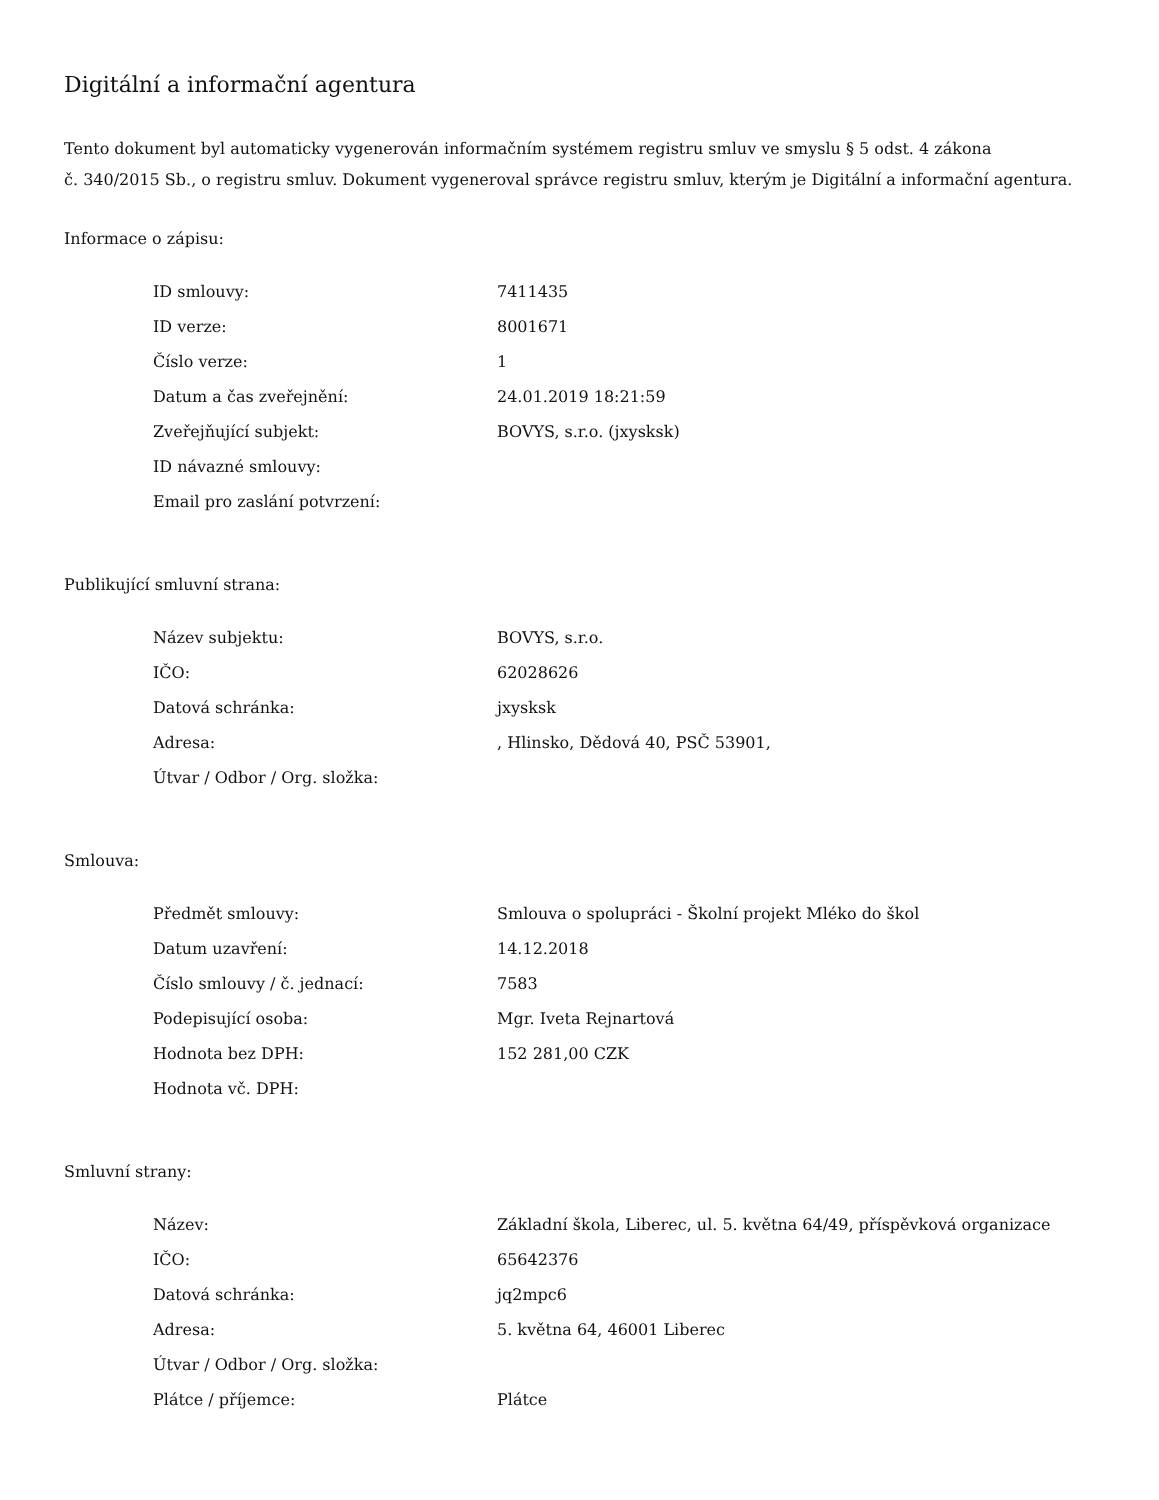Digitální a informační agentura
Tento dokument byl automaticky vygenerován informačním systémem registru smluv ve smyslu § 5 odst. 4 zákona
č. 340/2015 Sb., o registru smluv. Dokument vygeneroval správce registru smluv, kterým je Digitální a informační agentura.
Informace o zápisu:
| ID smlouvy: | 7411435 |
| ID verze: | 8001671 |
| Číslo verze: | 1 |
| Datum a čas zveřejnění: | 24.01.2019 18:21:59 |
| Zveřejňující subjekt: | BOVYS, s.r.o. (jxysksk) |
| ID návazné smlouvy: | |
| Email pro zaslání potvrzení: | |
Publikující smluvní strana:
| Název subjektu: | BOVYS, s.r.o. |
| IČO: | 62028626 |
| Datová schránka: | jxysksk |
| Adresa: | , Hlinsko, Dědová 40, PSČ 53901, |
| Útvar / Odbor / Org. složka: | |
Smlouva:
| Předmět smlouvy: | Smlouva o spolupráci - Školní projekt Mléko do škol |
| Datum uzavření: | 14.12.2018 |
| Číslo smlouvy / č. jednací: | 7583 |
| Podepisující osoba: | Mgr. Iveta Rejnartová |
| Hodnota bez DPH: | 152 281,00 CZK |
| Hodnota vč. DPH: | |
Smluvní strany:
| Název: | Základní škola, Liberec, ul. 5. května 64/49, příspěvková organizace |
| IČO: | 65642376 |
| Datová schránka: | jq2mpc6 |
| Adresa: | 5. května 64, 46001 Liberec |
| Útvar / Odbor / Org. složka: | |
| Plátce / příjemce: | Plátce |